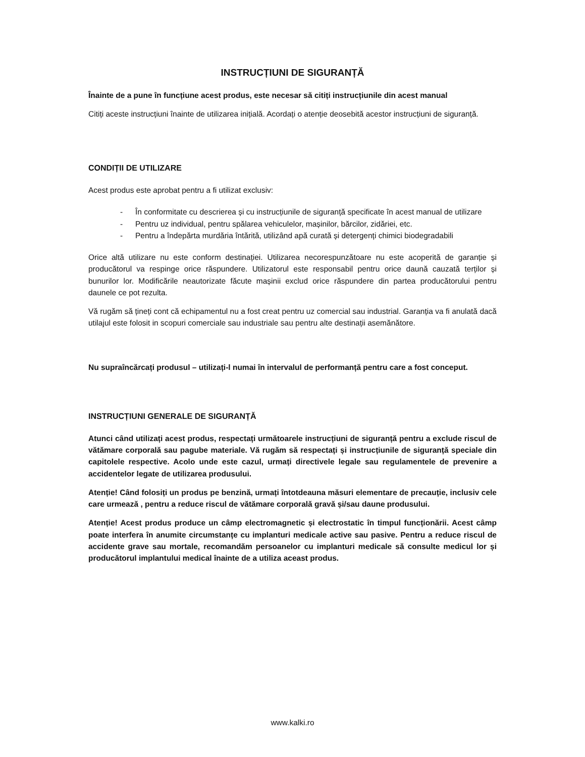INSTRUCȚIUNI DE SIGURANȚĂ
Înainte de a pune în funcțiune acest produs, este necesar să citiți instrucțiunile din acest manual
Citiți aceste instrucțiuni înainte de utilizarea inițială. Acordați o atenție deosebită acestor instrucțiuni de siguranță.
CONDIȚII DE UTILIZARE
Acest produs este aprobat pentru a fi utilizat exclusiv:
- În conformitate cu descrierea și cu instrucțiunile de siguranță specificate în acest manual de utilizare
- Pentru uz individual, pentru spălarea vehiculelor, mașinilor, bărcilor, zidăriei, etc.
- Pentru a îndepărta murdăria întărită, utilizând apă curată și detergenți chimici biodegradabili
Orice altă utilizare nu este conform destinației. Utilizarea necorespunzătoare nu este acoperită de garanție și producătorul va respinge orice răspundere. Utilizatorul este responsabil pentru orice daună cauzată terților și bunurilor lor. Modificările neautorizate făcute mașinii exclud orice răspundere din partea producătorului pentru daunele ce pot rezulta.
Vă rugăm să țineți cont că echipamentul nu a fost creat pentru uz comercial sau industrial. Garanția va fi anulată dacă utilajul este folosit in scopuri comerciale sau industriale sau pentru alte destinații asemănătore.
Nu supraîncărcați produsul – utilizați-l numai în intervalul de performanță pentru care a fost conceput.
INSTRUCȚIUNI GENERALE DE SIGURANȚĂ
Atunci când utilizați acest produs, respectați următoarele instrucțiuni de siguranță pentru a exclude riscul de vătămare corporală sau pagube materiale. Vă rugăm să respectați și instrucțiunile de siguranță speciale din capitolele respective. Acolo unde este cazul, urmați directivele legale sau regulamentele de prevenire a accidentelor legate de utilizarea produsului.
Atenție! Când folosiți un produs pe benzină, urmați întotdeauna măsuri elementare de precauție, inclusiv cele care urmează , pentru a reduce riscul de vătămare corporală gravă și/sau daune produsului.
Atenție! Acest produs produce un câmp electromagnetic și electrostatic în timpul funcționării. Acest câmp poate interfera în anumite circumstanțe cu implanturi medicale active sau pasive. Pentru a reduce riscul de accidente grave sau mortale, recomandăm persoanelor cu implanturi medicale să consulte medicul lor și producătorul implantului medical înainte de a utiliza aceast produs.
www.kalki.ro